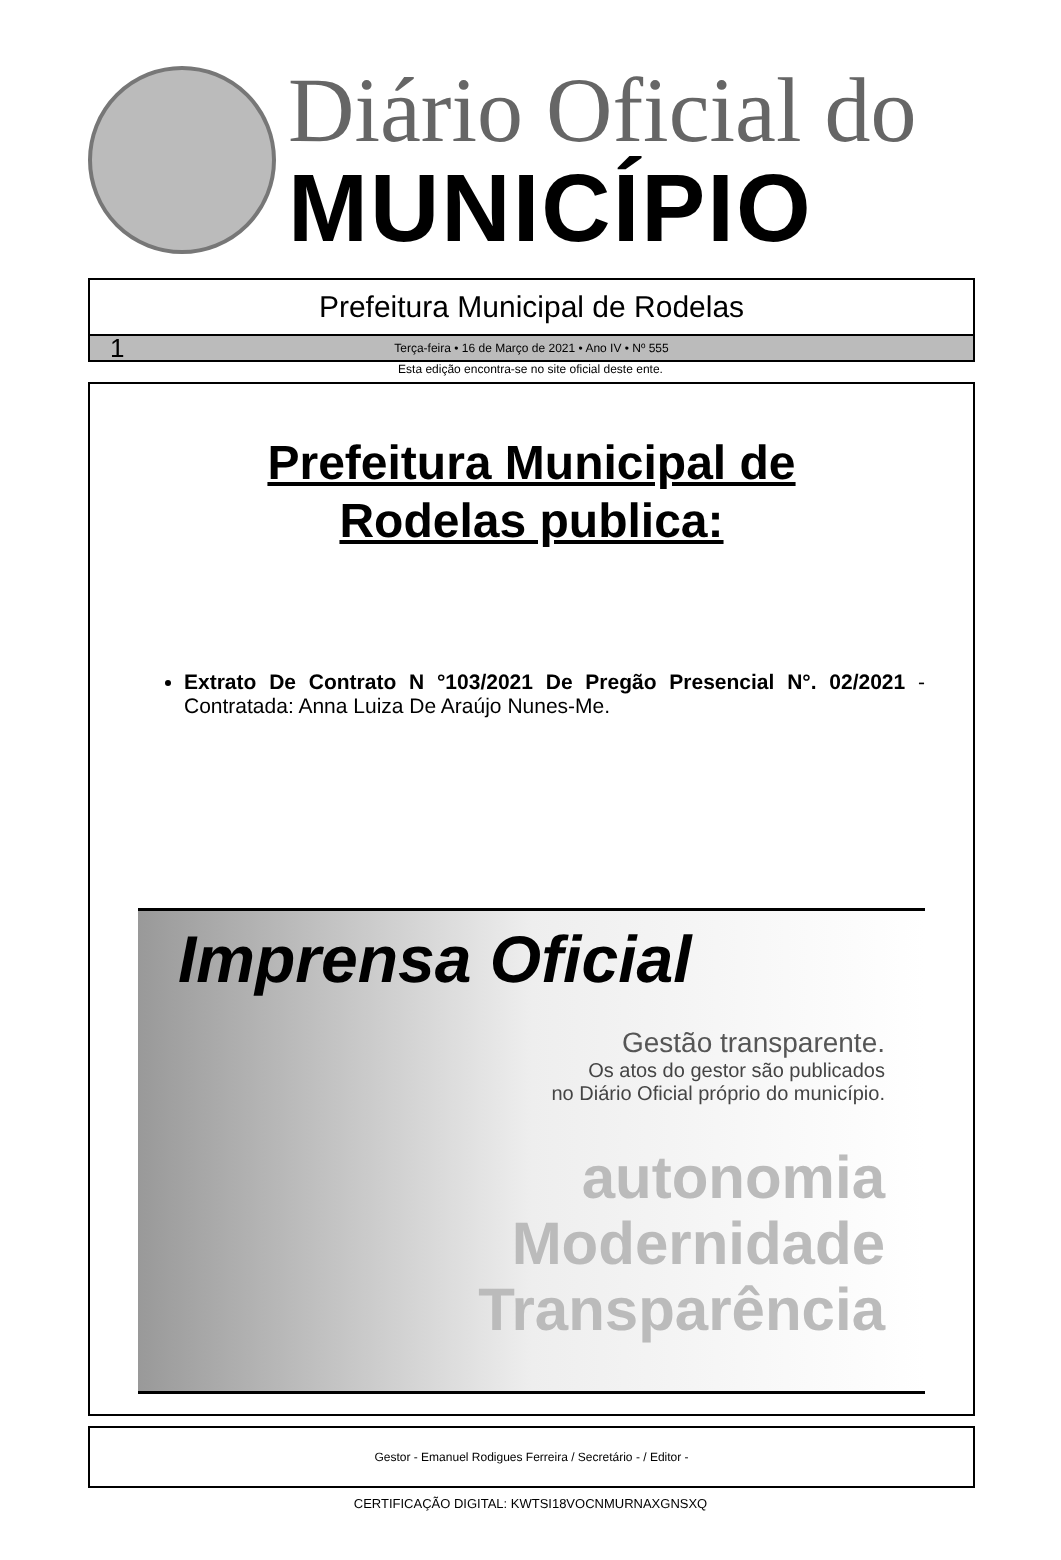Diário Oficial do
MUNICÍPIO
Prefeitura Municipal de Rodelas
1 Terça-feira • 16 de Março de 2021 • Ano IV • Nº 555
Esta edição encontra-se no site oficial deste ente.
Prefeitura Municipal de
Rodelas publica:
Extrato De Contrato N °103/2021 De Pregão Presencial N°. 02/2021 - Contratada: Anna Luiza De Araújo Nunes-Me.
Imprensa Oficial
Gestão transparente.
Os atos do gestor são publicados
no Diário Oficial próprio do município.
autonomia
Modernidade
Transparência
Gestor - Emanuel Rodigues Ferreira / Secretário - / Editor -
CERTIFICAÇÃO DIGITAL: KWTSI18VOCNMURNAXGNSXQ